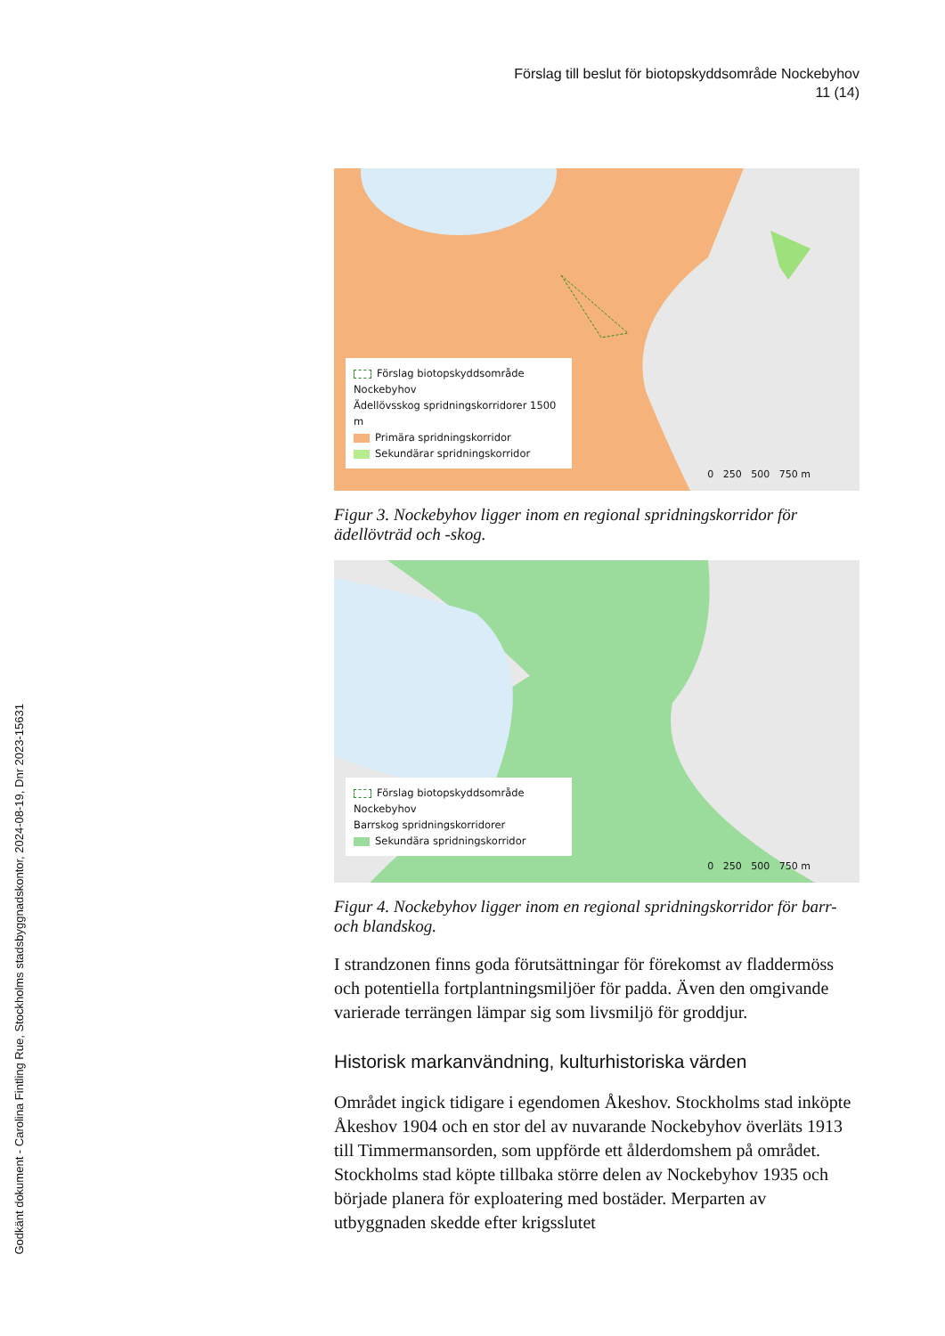Godkänt dokument - Carolina Fintling Rue, Stockholms stadsbyggnadskontor, 2024-08-19, Dnr 2023-15631
Förslag till beslut för biotopskyddsområde Nockebyhov
11 (14)
Förslag biotopskyddsområde Nockebyhov
Ädellövsskog spridningskorridorer 1500 m
Primära spridningskorridor
Sekundärar spridningskorridor
0 250 500 750 m
Figur 3. Nockebyhov ligger inom en regional spridningskorridor för ädellövträd och -skog.
Förslag biotopskyddsområde Nockebyhov
Barrskog spridningskorridorer
Sekundära spridningskorridor
0 250 500 750 m
Figur 4. Nockebyhov ligger inom en regional spridningskorridor för barr- och blandskog.
I strandzonen finns goda förutsättningar för förekomst av fladdermöss och potentiella fortplantningsmiljöer för padda. Även den omgivande varierade terrängen lämpar sig som livsmiljö för groddjur.
Historisk markanvändning, kulturhistoriska värden
Området ingick tidigare i egendomen Åkeshov. Stockholms stad inköpte Åkeshov 1904 och en stor del av nuvarande Nockebyhov överläts 1913 till Timmermansorden, som uppförde ett ålderdomshem på området. Stockholms stad köpte tillbaka större delen av Nockebyhov 1935 och började planera för exploatering med bostäder. Merparten av utbyggnaden skedde efter krigsslutet